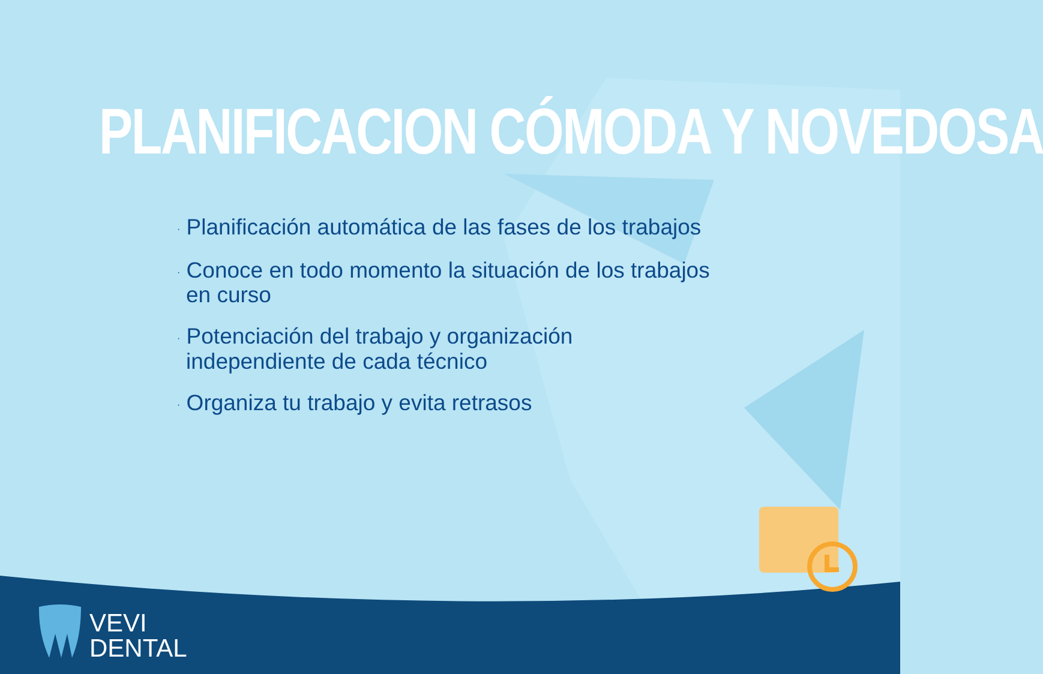PLANIFICACION CÓMODA Y NOVEDOSA
· Planificación automática de las fases de los trabajos
· Conoce en todo momento la situación de los trabajos en curso
· Potenciación del trabajo y organización independiente de cada técnico
· Organiza tu trabajo y evita retrasos
VEVI
DENTAL